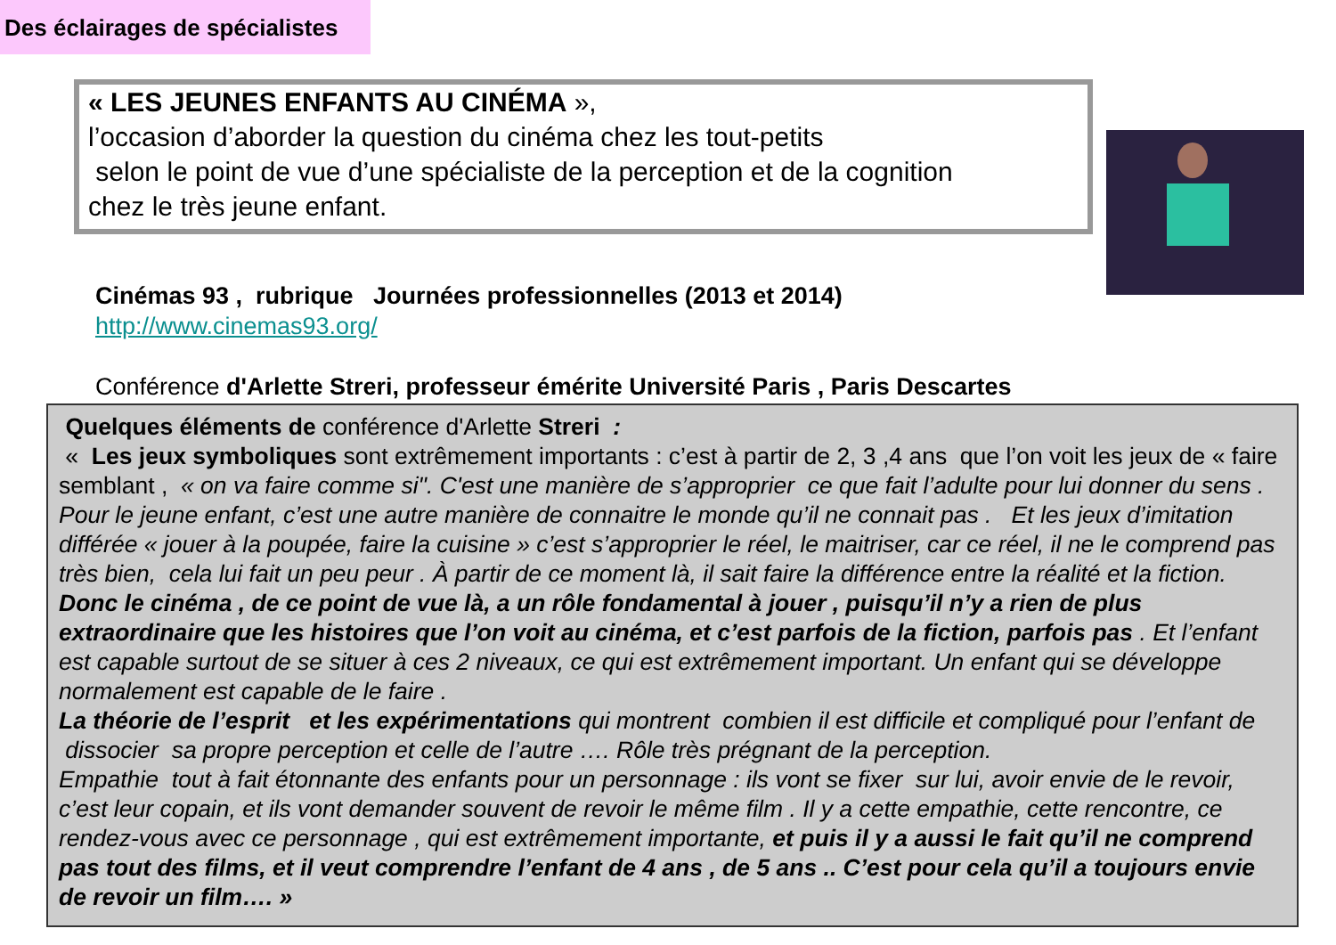Des éclairages de spécialistes
« LES JEUNES ENFANTS AU CINÉMA »,
l’occasion d’aborder la question du cinéma chez les tout-petits
selon le point de vue d’une spécialiste de la perception et de la cognition
chez le très jeune enfant.
Cinémas 93 , rubrique Journées professionnelles (2013 et 2014)
http://www.cinemas93.org/
Conférence d'Arlette Streri, professeur émérite Université Paris , Paris Descartes
Quelques éléments de conférence d'Arlette Streri :
« Les jeux symboliques sont extrêmement importants : c’est à partir de 2, 3 ,4 ans que l’on voit les jeux de « faire semblant , « on va faire comme si". C'est une manière de s’approprier ce que fait l’adulte pour lui donner du sens . Pour le jeune enfant, c’est une autre manière de connaitre le monde qu’il ne connait pas . Et les jeux d’imitation différée « jouer à la poupée, faire la cuisine » c’est s’approprier le réel, le maitriser, car ce réel, il ne le comprend pas très bien, cela lui fait un peu peur . À partir de ce moment là, il sait faire la différence entre la réalité et la fiction. Donc le cinéma , de ce point de vue là, a un rôle fondamental à jouer , puisqu’il n’y a rien de plus extraordinaire que les histoires que l’on voit au cinéma, et c’est parfois de la fiction, parfois pas . Et l’enfant est capable surtout de se situer à ces 2 niveaux, ce qui est extrêmement important. Un enfant qui se développe normalement est capable de le faire .
La théorie de l’esprit et les expérimentations qui montrent combien il est difficile et compliqué pour l’enfant de dissocier sa propre perception et celle de l’autre …. Rôle très prégnant de la perception.
Empathie tout à fait étonnante des enfants pour un personnage : ils vont se fixer sur lui, avoir envie de le revoir, c’est leur copain, et ils vont demander souvent de revoir le même film . Il y a cette empathie, cette rencontre, ce rendez-vous avec ce personnage , qui est extrêmement importante, et puis il y a aussi le fait qu’il ne comprend pas tout des films, et il veut comprendre l’enfant de 4 ans , de 5 ans .. C’est pour cela qu’il a toujours envie de revoir un film…. »